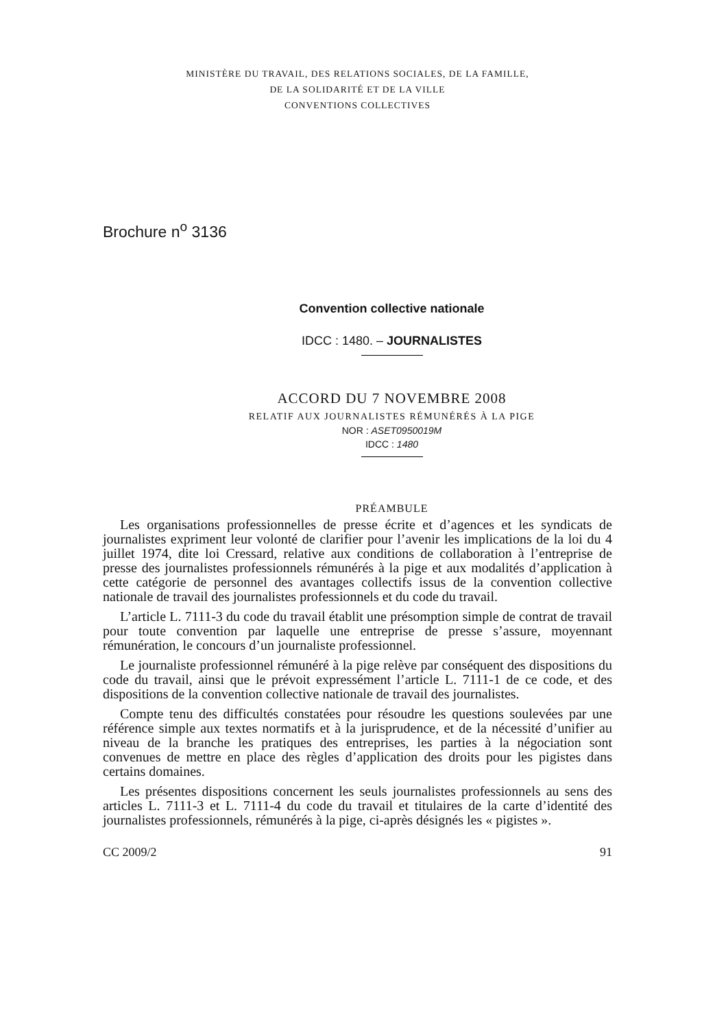MINISTÈRE DU TRAVAIL, DES RELATIONS SOCIALES, DE LA FAMILLE,
DE LA SOLIDARITÉ ET DE LA VILLE
CONVENTIONS COLLECTIVES
Brochure n<sup>o</sup> 3136
Convention collective nationale
IDCC : 1480. – JOURNALISTES
ACCORD DU 7 NOVEMBRE 2008
RELATIF AUX JOURNALISTES RÉMUNÉRÉS À LA PIGE
NOR : ASET0950019M
IDCC : 1480
PRÉAMBULE
Les organisations professionnelles de presse écrite et d’agences et les syndicats de journalistes expriment leur volonté de clarifier pour l’avenir les implications de la loi du 4 juillet 1974, dite loi Cressard, relative aux conditions de collaboration à l’entreprise de presse des journalistes professionnels rémunérés à la pige et aux modalités d’application à cette catégorie de personnel des avantages collectifs issus de la convention collective nationale de travail des journalistes professionnels et du code du travail.
L’article L. 7111-3 du code du travail établit une présomption simple de contrat de travail pour toute convention par laquelle une entreprise de presse s’assure, moyennant rémunération, le concours d’un journaliste professionnel.
Le journaliste professionnel rémunéré à la pige relève par conséquent des dispositions du code du travail, ainsi que le prévoit expressément l’article L. 7111-1 de ce code, et des dispositions de la convention collective nationale de travail des journalistes.
Compte tenu des difficultés constatées pour résoudre les questions soulevées par une référence simple aux textes normatifs et à la jurisprudence, et de la nécessité d’unifier au niveau de la branche les pratiques des entreprises, les parties à la négociation sont convenues de mettre en place des règles d’application des droits pour les pigistes dans certains domaines.
Les présentes dispositions concernent les seuls journalistes professionnels au sens des articles L. 7111-3 et L. 7111-4 du code du travail et titulaires de la carte d’identité des journalistes professionnels, rémunérés à la pige, ci-après désignés les « pigistes ».
CC 2009/2 91